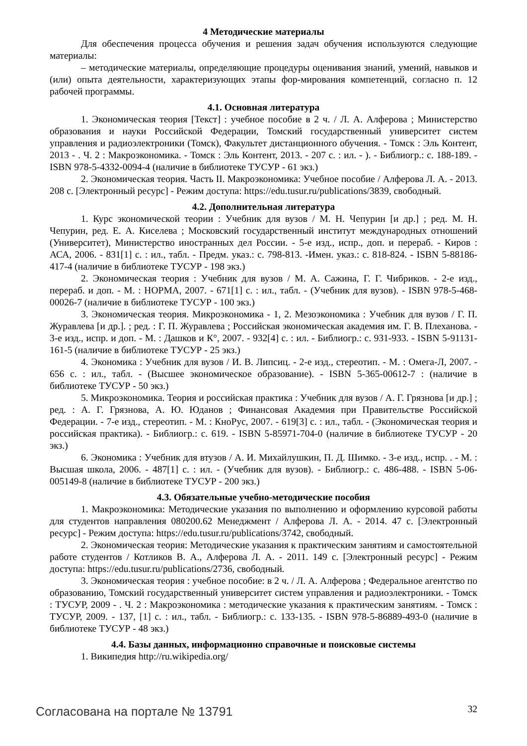4 Методические материалы
Для обеспечения процесса обучения и решения задач обучения используются следующие материалы:
– методические материалы, определяющие процедуры оценивания знаний, умений, навыков и (или) опыта деятельности, характеризующих этапы фор-мирования компетенций, согласно п. 12 рабочей программы.
4.1. Основная литература
1. Экономическая теория [Текст] : учебное пособие в 2 ч. / Л. А. Алферова ; Министерство образования и науки Российской Федерации, Томский государственный университет систем управления и радиоэлектроники (Томск), Факультет дистанционного обучения. - Томск : Эль Контент, 2013 - . Ч. 2 : Макроэкономика. - Томск : Эль Контент, 2013. - 207 с. : ил. - ). - Библиогр.: с. 188-189. - ISBN 978-5-4332-0094-4 (наличие в библиотеке ТУСУР - 61 экз.)
2. Экономическая теория. Часть II. Макроэкономика: Учебное пособие / Алферова Л. А. - 2013. 208 с. [Электронный ресурс] - Режим доступа: https://edu.tusur.ru/publications/3839, свободный.
4.2. Дополнительная литература
1. Курс экономической теории : Учебник для вузов / М. Н. Чепурин [и др.] ; ред. М. Н. Чепурин, ред. Е. А. Киселева ; Московский государственный институт международных отношений (Университет), Министерство иностранных дел России. - 5-е изд., испр., доп. и перераб. - Киров : АСА, 2006. - 831[1] с. : ил., табл. - Предм. указ.: с. 798-813. -Имен. указ.: с. 818-824. - ISBN 5-88186-417-4 (наличие в библиотеке ТУСУР - 198 экз.)
2. Экономическая теория : Учебник для вузов / М. А. Сажина, Г. Г. Чибриков. - 2-е изд., перераб. и доп. - М. : НОРМА, 2007. - 671[1] с. : ил., табл. - (Учебник для вузов). - ISBN 978-5-468-00026-7 (наличие в библиотеке ТУСУР - 100 экз.)
3. Экономическая теория. Микроэкономика - 1, 2. Мезоэкономика : Учебник для вузов / Г. П. Журавлева [и др.]. ; ред. : Г. П. Журавлева ; Российская экономическая академия им. Г. В. Плеханова. - 3-е изд., испр. и доп. - М. : Дашков и К°, 2007. - 932[4] с. : ил. - Библиогр.: с. 931-933. - ISBN 5-91131-161-5 (наличие в библиотеке ТУСУР - 25 экз.)
4. Экономика : Учебник для вузов / И. В. Липсиц. - 2-е изд., стереотип. - М. : Омега-Л, 2007. - 656 с. : ил., табл. - (Высшее экономическое образование). - ISBN 5-365-00612-7 : (наличие в библиотеке ТУСУР - 50 экз.)
5. Микроэкономика. Теория и российская практика : Учебник для вузов / А. Г. Грязнова [и др.] ; ред. : А. Г. Грязнова, А. Ю. Юданов ; Финансовая Академия при Правительстве Российской Федерации. - 7-е изд., стереотип. - М. : КноРус, 2007. - 619[3] с. : ил., табл. - (Экономическая теория и российская практика). - Библиогр.: с. 619. - ISBN 5-85971-704-0 (наличие в библиотеке ТУСУР - 20 экз.)
6. Экономика : Учебник для втузов / А. И. Михайлушкин, П. Д. Шимко. - 3-е изд., испр. . - М. : Высшая школа, 2006. - 487[1] с. : ил. - (Учебник для вузов). - Библиогр.: с. 486-488. - ISBN 5-06-005149-8 (наличие в библиотеке ТУСУР - 200 экз.)
4.3. Обязательные учебно-методические пособия
1. Макроэкономика: Методические указания по выполнению и оформлению курсовой работы для студентов направления 080200.62 Менеджмент / Алферова Л. А. - 2014. 47 с. [Электронный ресурс] - Режим доступа: https://edu.tusur.ru/publications/3742, свободный.
2. Экономическая теория: Методические указания к практическим занятиям и самостоятельной работе студентов / Котликов В. А., Алферова Л. А. - 2011. 149 с. [Электронный ресурс] - Режим доступа: https://edu.tusur.ru/publications/2736, свободный.
3. Экономическая теория : учебное пособие: в 2 ч. / Л. А. Алферова ; Федеральное агентство по образованию, Томский государственный университет систем управления и радиоэлектроники. - Томск : ТУСУР, 2009 - . Ч. 2 : Макроэкономика : методические указания к практическим занятиям. - Томск : ТУСУР, 2009. - 137, [1] с. : ил., табл. - Библиогр.: с. 133-135. - ISBN 978-5-86889-493-0 (наличие в библиотеке ТУСУР - 48 экз.)
4.4. Базы данных, информационно справочные и поисковые системы
1. Википедия http://ru.wikipedia.org/
Согласована на портале № 13791 32